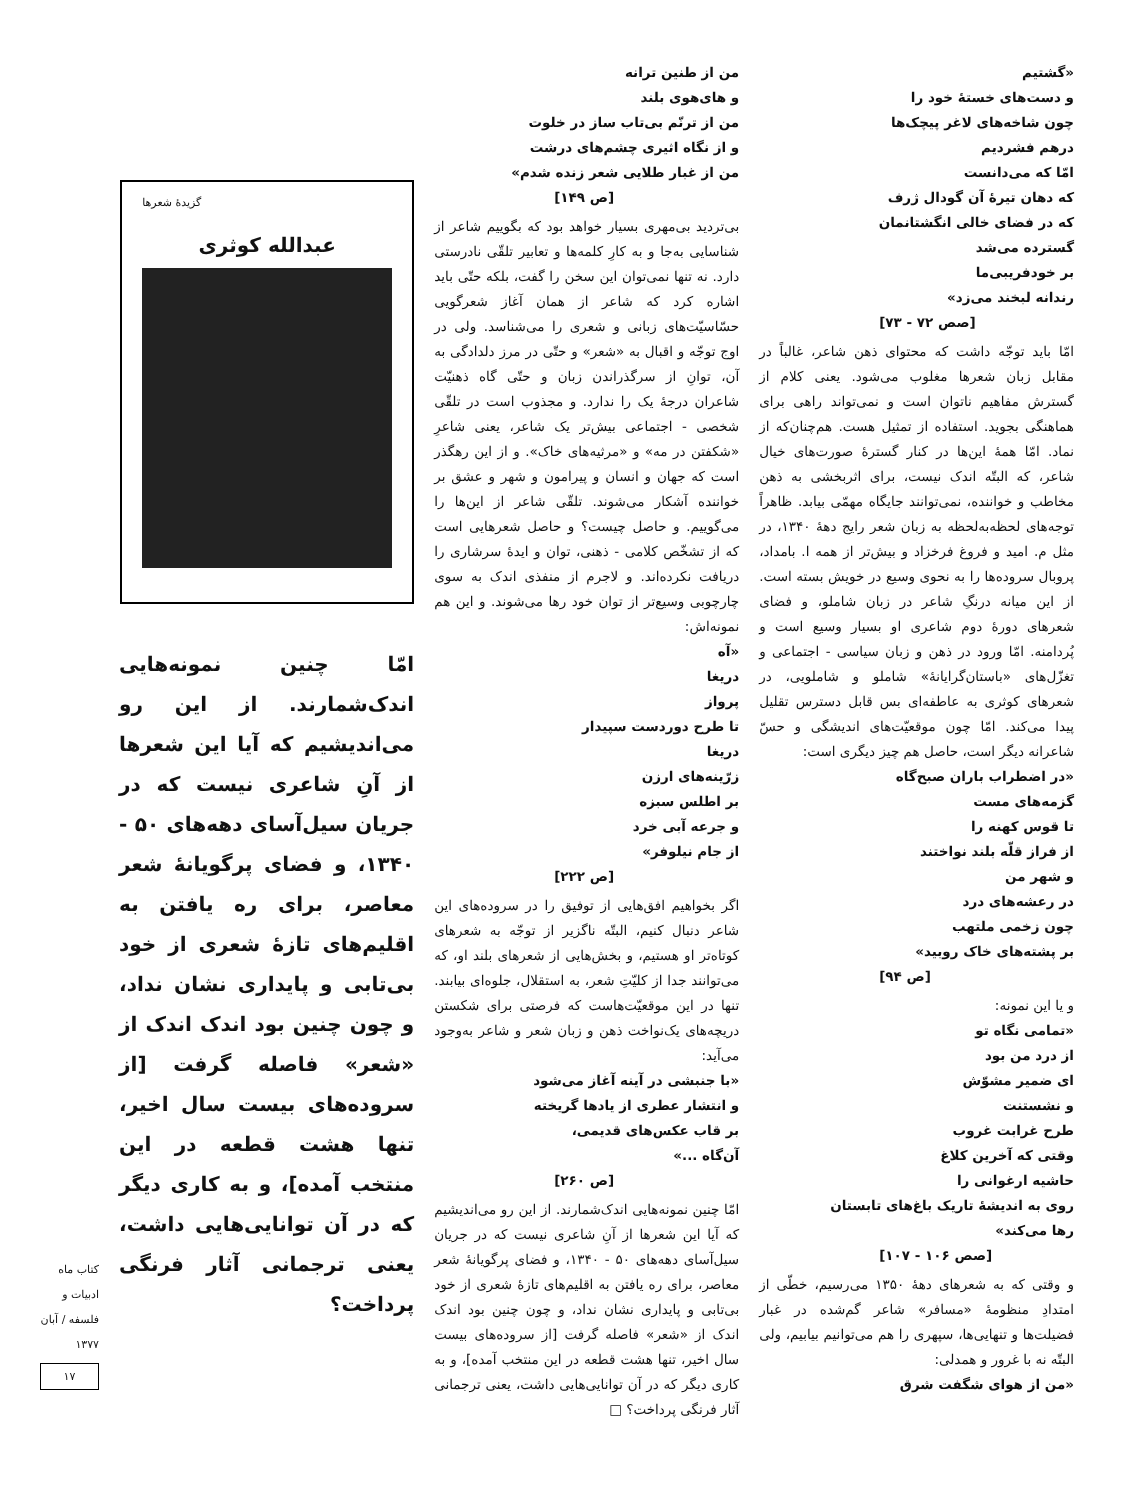«گشتیم
و دست‌های خستهٔ خود را
چون شاخه‌های لاغر پیچک‌ها
درهم فشردیم
امّا که می‌دانست
که دهان تیرهٔ آن گودال ژرف
که در فضای خالی انگشتانمان
گسترده می‌شد
بر خودفریبی‌ما
رندانه لبخند می‌زد»
[صص ۷۲ - ۷۳]
امّا باید توجّه داشت که محتوای ذهن شاعر، غالباً در مقابل زبان شعرها مغلوب می‌شود. یعنی کلام از گسترش مفاهیم ناتوان است و نمی‌تواند راهی برای هماهنگی بجوید. استفاده از تمثیل هست. هم‌چنان‌که از نماد. امّا همهٔ این‌ها در کنار گسترهٔ صورت‌های خیال شاعر، که البتّه اندک نیست، برای اثربخشی به ذهن مخاطب و خواننده، نمی‌توانند جایگاه مهمّی بیابد. ظاهراً توجه‌های لحظه‌به‌لحظه به زبان شعر رایج دههٔ ۱۳۴۰، در مثل م. امید و فروغ فرخزاد و بیش‌تر از همه ا. بامداد، پروبال سروده‌ها را به نحوی وسیع در خویش بسته است. از این میانه درنگِ شاعر در زبان شاملو، و فضای شعرهای دورهٔ دوم شاعری او بسیار وسیع است و پُردامنه. امّا ورود در ذهن و زبان سیاسی - اجتماعی و تغزّل‌های «باستان‌گرایانهٔ» شاملو و شاملویی، در شعرهای کوثری به عاطفه‌ای بس قابل دسترس تقلیل پیدا می‌کند. امّا چون موقعیّت‌های اندیشگی و حسّ شاعرانه دیگر است، حاصل هم چیز دیگری است:
«در اضطراب باران صبح‌گاه
گزمه‌های مست
تا قوس کهنه را
از فراز قلّه بلند نواختند
و شهر من
در رعشه‌های درد
چون زخمی ملتهب
بر پشته‌های خاک روبید»
[ص ۹۴]
و یا این نمونه:
«تمامی نگاه تو
از درد من بود
ای ضمیر مشوّش
و نشستنت
طرح غرابت غروب
وقتی که آخرین کلاغ
حاشیه ارغوانی را
روی به اندیشهٔ تاریک باغ‌های تابستان
رها می‌کند»
[صص ۱۰۶ - ۱۰۷]
و وقتی که به شعرهای دههٔ ۱۳۵۰ می‌رسیم، خطّی از امتدادِ منظومهٔ «مسافر» شاعر گم‌شده در غبار فضیلت‌ها و تنهایی‌ها، سپهری را هم می‌توانیم بیابیم، ولی البتّه نه با غرور و همدلی:
«من از هوای شگفت شرق
من از طنین ترانه
و های‌هوی بلند
من از ترنّم بی‌تاب ساز در خلوت
و از نگاه اثیری چشم‌های درشت
من از غبار طلایی شعر زنده شدم»
[ص ۱۴۹]
بی‌تردید بی‌مهری بسیار خواهد بود که بگوییم شاعر از شناسایی به‌جا و به کارِ کلمه‌ها و تعابیر تلقّی نادرستی دارد. نه تنها نمی‌توان این سخن را گفت، بلکه حتّی باید اشاره کرد که شاعر از همان آغاز شعرگویی حسّاسیّت‌های زبانی و شعری را می‌شناسد. ولی در اوج توجّه و اقبال به «شعر» و حتّی در مرز دلدادگی به آن، توانِ از سرگذراندن زبان و حتّی گاه ذهنیّت شاعران درجهٔ یک را ندارد. و مجذوب است در تلقّی شخصی - اجتماعی بیش‌تر یک شاعر، یعنی شاعرِ «شکفتن در مه» و «مرثیه‌های خاک». و از این رهگذر است که جهان و انسان و پیرامون و شهر و عشق بر خواننده آشکار می‌شوند. تلقّی شاعر از این‌ها را می‌گوییم. و حاصل چیست؟ و حاصل شعرهایی است که از تشخّص کلامی - ذهنی، توان و ایدهٔ سرشاری را دریافت نکرده‌اند. و لاجرم از منفذی اندک به سوی چارچوبی وسیع‌تر از توان خود رها می‌شوند. و این هم نمونه‌اش:
«آه
دریغا
پرواز
تا طرح دوردست سپیدار
دریغا
زرّینه‌های ارزن
بر اطلس سبزه
و جرعه آبی خرد
از جام نیلوفر»
[ص ۲۲۲]
اگر بخواهیم افق‌هایی از توفیق را در سروده‌های این شاعر دنبال کنیم، البتّه ناگزیر از توجّه به شعرهای کوتاه‌تر او هستیم، و بخش‌هایی از شعرهای بلند او، که می‌توانند جدا از کلیّتِ شعر، به استقلال، جلوه‌ای بیابند. تنها در این موقعیّت‌هاست که فرصتی برای شکستن دریچه‌های یک‌نواخت ذهن و زبان شعر و شاعر به‌وجود می‌آید:
«با جنبشی در آینه آغاز می‌شود
و انتشار عطری از یادها گریخته
بر قاب عکس‌های قدیمی،
آن‌گاه ...»
[ص ۲۶۰]
امّا چنین نمونه‌هایی اندک‌شمارند. از این رو می‌اندیشیم که آیا این شعرها از آنِ شاعری نیست که در جریان سیل‌آسای دهه‌های ۵۰ - ۱۳۴۰، و فضای پرگویانهٔ شعر معاصر، برای ره یافتن به اقلیم‌های تازهٔ شعری از خود بی‌تابی و پایداری نشان نداد، و چون چنین بود اندک اندک از «شعر» فاصله گرفت [از سروده‌های بیست سال اخیر، تنها هشت قطعه در این منتخب آمده]، و به کاری دیگر که در آن توانایی‌هایی داشت، یعنی ترجمانی آثار فرنگی پرداخت؟ □
گزیدهٔ شعرها
عبدالله کوثری
امّا چنین نمونه‌هایی اندک‌شمارند. از این رو می‌اندیشیم که آیا این شعرها از آنِ شاعری نیست که در جریان سیل‌آسای دهه‌های ۵۰ - ۱۳۴۰، و فضای پرگویانهٔ شعر معاصر، برای ره یافتن به اقلیم‌های تازهٔ شعری از خود بی‌تابی و پایداری نشان نداد، و چون چنین بود اندک اندک از «شعر» فاصله گرفت [از سروده‌های بیست سال اخیر، تنها هشت قطعه در این منتخب آمده]، و به کاری دیگر که در آن توانایی‌هایی داشت، یعنی ترجمانی آثار فرنگی پرداخت؟
کتاب ماه ادبیات و فلسفه / آبان ۱۳۷۷
۱۷